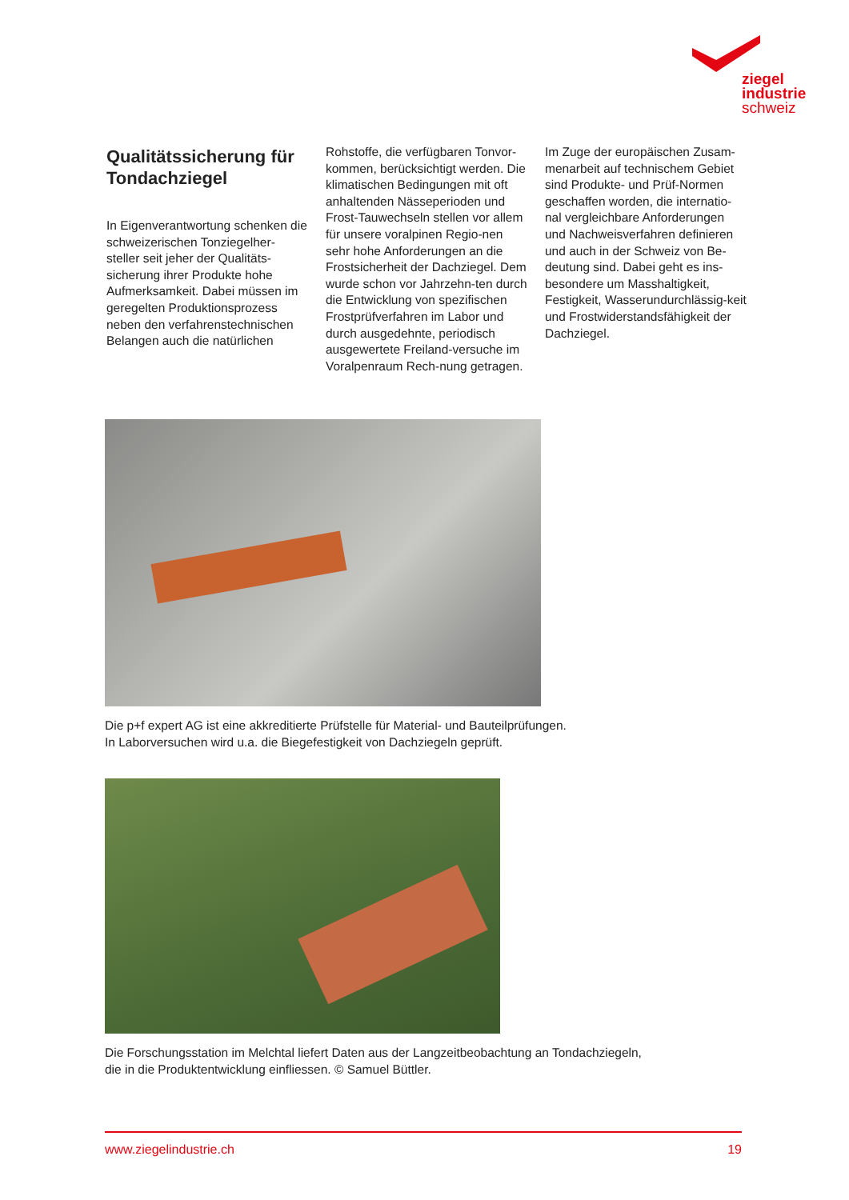ziegel
industrie
schweiz
Qualitätssicherung für Tondachziegel
In Eigenverantwortung schenken die schweizerischen Tonziegelher-steller seit jeher der Qualitäts-sicherung ihrer Produkte hohe Aufmerksamkeit. Dabei müssen im geregelten Produktionsprozess neben den verfahrenstechnischen Belangen auch die natürlichen
Rohstoffe, die verfügbaren Tonvor-kommen, berücksichtigt werden. Die klimatischen Bedingungen mit oft anhaltenden Nässeperioden und Frost-Tauwechseln stellen vor allem für unsere voralpinen Regio-nen sehr hohe Anforderungen an die Frostsicherheit der Dachziegel. Dem wurde schon vor Jahrzehn-ten durch die Entwicklung von spezifischen Frostprüfverfahren im Labor und durch ausgedehnte, periodisch ausgewertete Freiland-versuche im Voralpenraum Rech-nung getragen.
Im Zuge der europäischen Zusam-menarbeit auf technischem Gebiet sind Produkte- und Prüf-Normen geschaffen worden, die internatio-nal vergleichbare Anforderungen und Nachweisverfahren definieren und auch in der Schweiz von Be-deutung sind. Dabei geht es ins-besondere um Masshaltigkeit, Festigkeit, Wasserundurchlässig-keit und Frostwiderstandsfähigkeit der Dachziegel.
Die p+f expert AG ist eine akkreditierte Prüfstelle für Material- und Bauteilprüfungen.
In Laborversuchen wird u.a. die Biegefestigkeit von Dachziegeln geprüft.
Die Forschungsstation im Melchtal liefert Daten aus der Langzeitbeobachtung an Tondachziegeln,
die in die Produktentwicklung einfliessen. © Samuel Büttler.
www.ziegelindustrie.ch 19